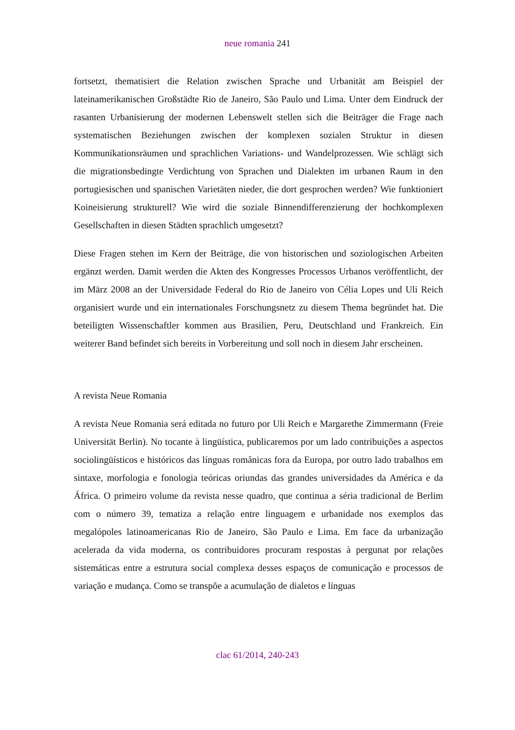neue romania 241
fortsetzt, thematisiert die Relation zwischen Sprache und Urbanität am Beispiel der lateinamerikanischen Großstädte Rio de Janeiro, São Paulo und Lima. Unter dem Eindruck der rasanten Urbanisierung der modernen Lebenswelt stellen sich die Beiträger die Frage nach systematischen Beziehungen zwischen der komplexen sozialen Struktur in diesen Kommunikationsräumen und sprachlichen Variations- und Wandelprozessen. Wie schlägt sich die migrationsbedingte Verdichtung von Sprachen und Dialekten im urbanen Raum in den portugiesischen und spanischen Varietäten nieder, die dort gesprochen werden? Wie funktioniert Koineisierung strukturell? Wie wird die soziale Binnendifferenzierung der hochkomplexen Gesellschaften in diesen Städten sprachlich umgesetzt?
Diese Fragen stehen im Kern der Beiträge, die von historischen und soziologischen Arbeiten ergänzt werden. Damit werden die Akten des Kongresses Processos Urbanos veröffentlicht, der im März 2008 an der Universidade Federal do Rio de Janeiro von Célia Lopes und Uli Reich organisiert wurde und ein internationales Forschungsnetz zu diesem Thema begründet hat. Die beteiligten Wissenschaftler kommen aus Brasilien, Peru, Deutschland und Frankreich. Ein weiterer Band befindet sich bereits in Vorbereitung und soll noch in diesem Jahr erscheinen.
A revista Neue Romania
A revista Neue Romania será editada no futuro por Uli Reich e Margarethe Zimmermann (Freie Universität Berlin). No tocante à lingüística, publicaremos por um lado contribuições a aspectos sociolingüísticos e históricos das línguas românicas fora da Europa, por outro lado trabalhos em sintaxe, morfologia e fonologia teóricas oriundas das grandes universidades da América e da África. O primeiro volume da revista nesse quadro, que continua a séria tradicional de Berlim com o número 39, tematiza a relação entre linguagem e urbanidade nos exemplos das megalópoles latinoamericanas Rio de Janeiro, São Paulo e Lima. Em face da urbanização acelerada da vida moderna, os contribuidores procuram respostas à pergunat por relações sistemáticas entre a estrutura social complexa desses espaços de comunicação e processos de variação e mudança. Como se transpõe a acumulação de dialetos e línguas
clac 61/2014, 240-243